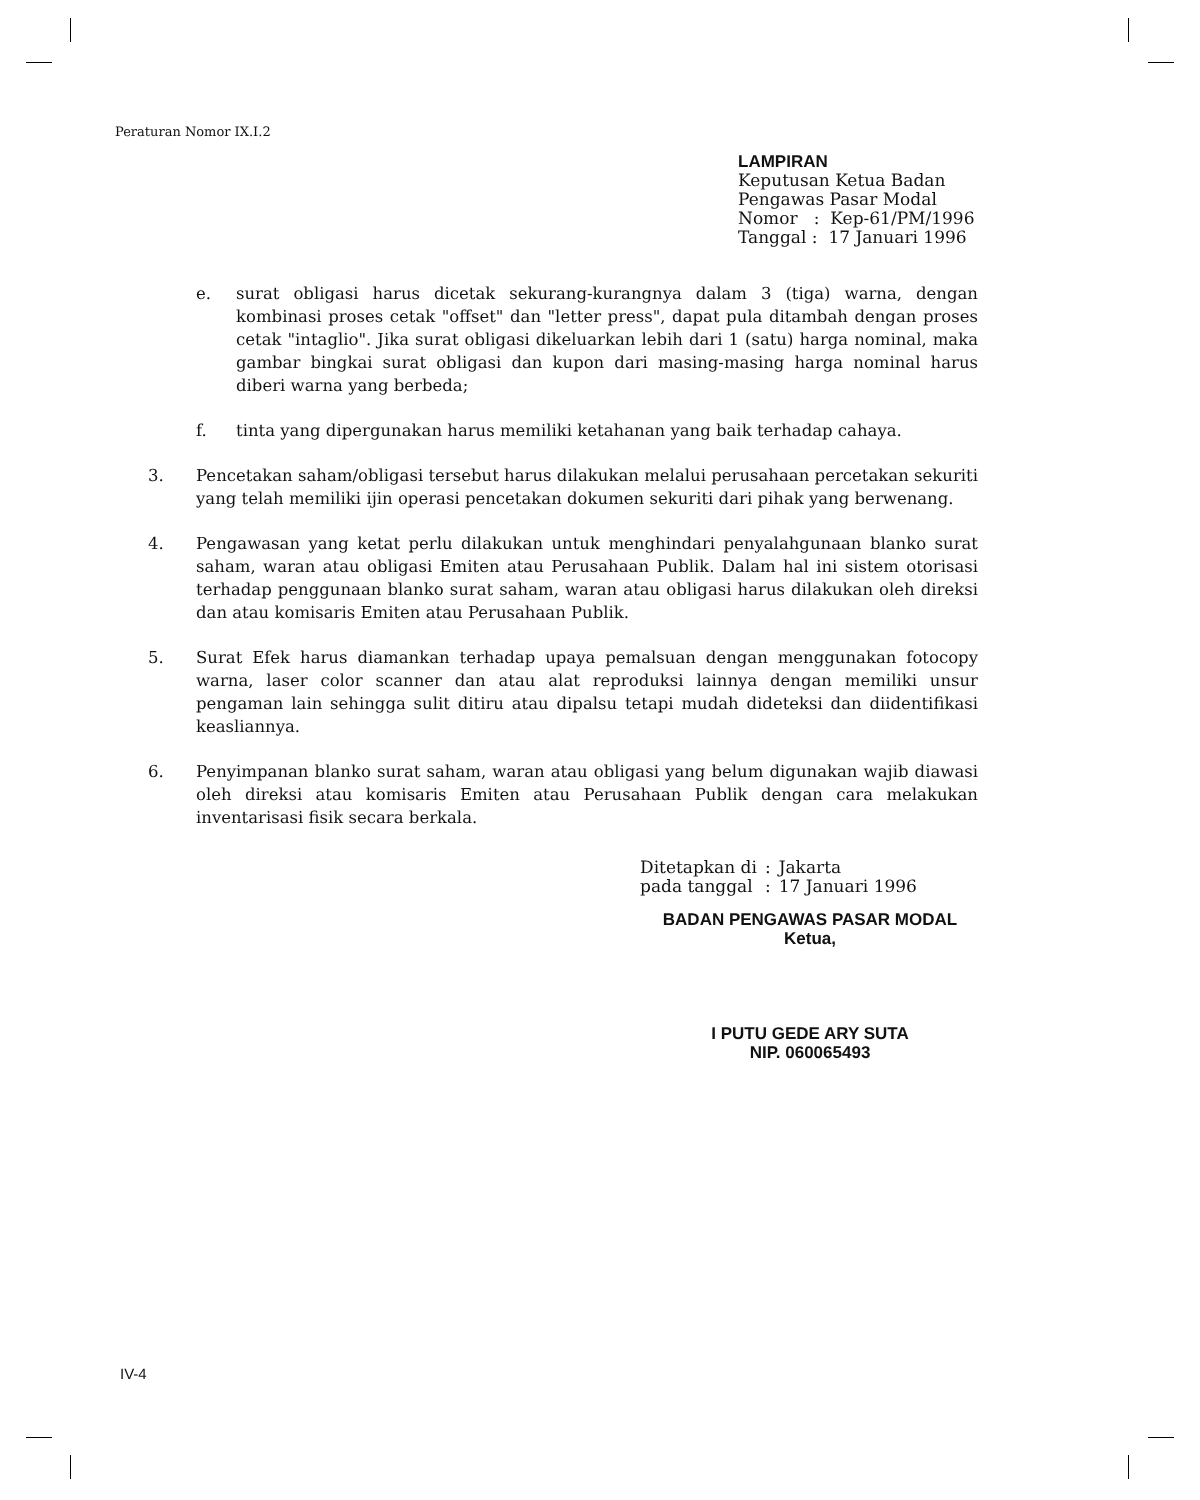Peraturan Nomor IX.I.2
LAMPIRAN
Keputusan Ketua Badan
Pengawas Pasar Modal
Nomor : Kep-61/PM/1996
Tanggal : 17 Januari 1996
e. surat obligasi harus dicetak sekurang-kurangnya dalam 3 (tiga) warna, dengan kombinasi proses cetak "offset" dan "letter press", dapat pula ditambah dengan proses cetak "intaglio". Jika surat obligasi dikeluarkan lebih dari 1 (satu) harga nominal, maka gambar bingkai surat obligasi dan kupon dari masing-masing harga nominal harus diberi warna yang berbeda;
f. tinta yang dipergunakan harus memiliki ketahanan yang baik terhadap cahaya.
3. Pencetakan saham/obligasi tersebut harus dilakukan melalui perusahaan percetakan sekuriti yang telah memiliki ijin operasi pencetakan dokumen sekuriti dari pihak yang berwenang.
4. Pengawasan yang ketat perlu dilakukan untuk menghindari penyalahgunaan blanko surat saham, waran atau obligasi Emiten atau Perusahaan Publik. Dalam hal ini sistem otorisasi terhadap penggunaan blanko surat saham, waran atau obligasi harus dilakukan oleh direksi dan atau komisaris Emiten atau Perusahaan Publik.
5. Surat Efek harus diamankan terhadap upaya pemalsuan dengan menggunakan fotocopy warna, laser color scanner dan atau alat reproduksi lainnya dengan memiliki unsur pengaman lain sehingga sulit ditiru atau dipalsu tetapi mudah dideteksi dan diidentifikasi keasliannya.
6. Penyimpanan blanko surat saham, waran atau obligasi yang belum digunakan wajib diawasi oleh direksi atau komisaris Emiten atau Perusahaan Publik dengan cara melakukan inventarisasi fisik secara berkala.
| Ditetapkan di | : | Jakarta |
| pada tanggal | : | 17 Januari 1996 |
BADAN PENGAWAS PASAR MODAL
Ketua,
I PUTU GEDE ARY SUTA
NIP. 060065493
IV-4